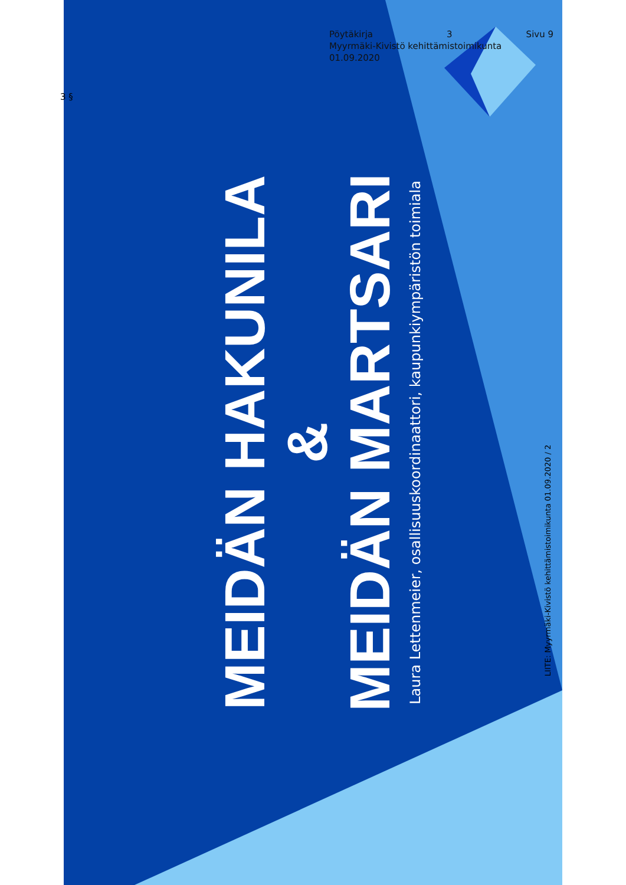Pöytäkirja 3 Sivu 9
Myyrmäki-Kivistö kehittämistoimikunta
01.09.2020
3 §
MEIDÄN HAKUNILA
&
MEIDÄN MARTSARI
Laura Lettenmeier, osallisuuskoordinaattori, kaupunkiympäristön toimiala
Vantaa
LIITE: Myyrmäki-Kivistö kehittämistoimikunta 01.09.2020 / 2